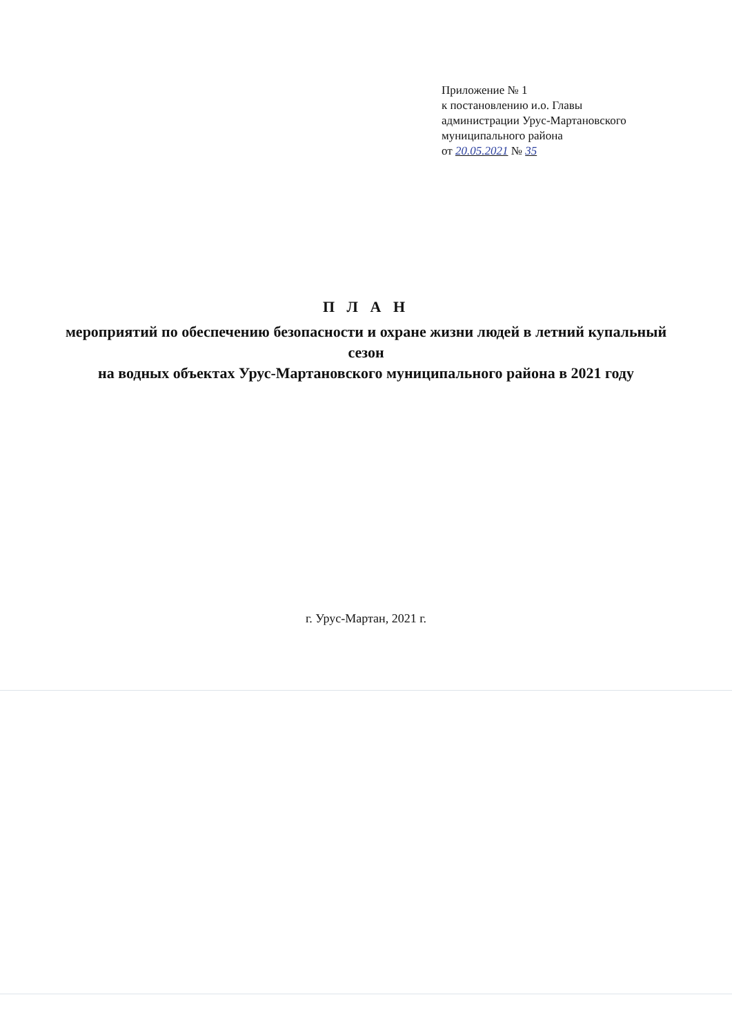Приложение № 1
к постановлению и.о. Главы
администрации Урус-Мартановского
муниципального района
от 20.05.2021 № 35
П Л А Н
мероприятий по обеспечению безопасности и охране жизни людей в летний купальный сезон
на водных объектах Урус-Мартановского муниципального района в 2021 году
г. Урус-Мартан, 2021 г.